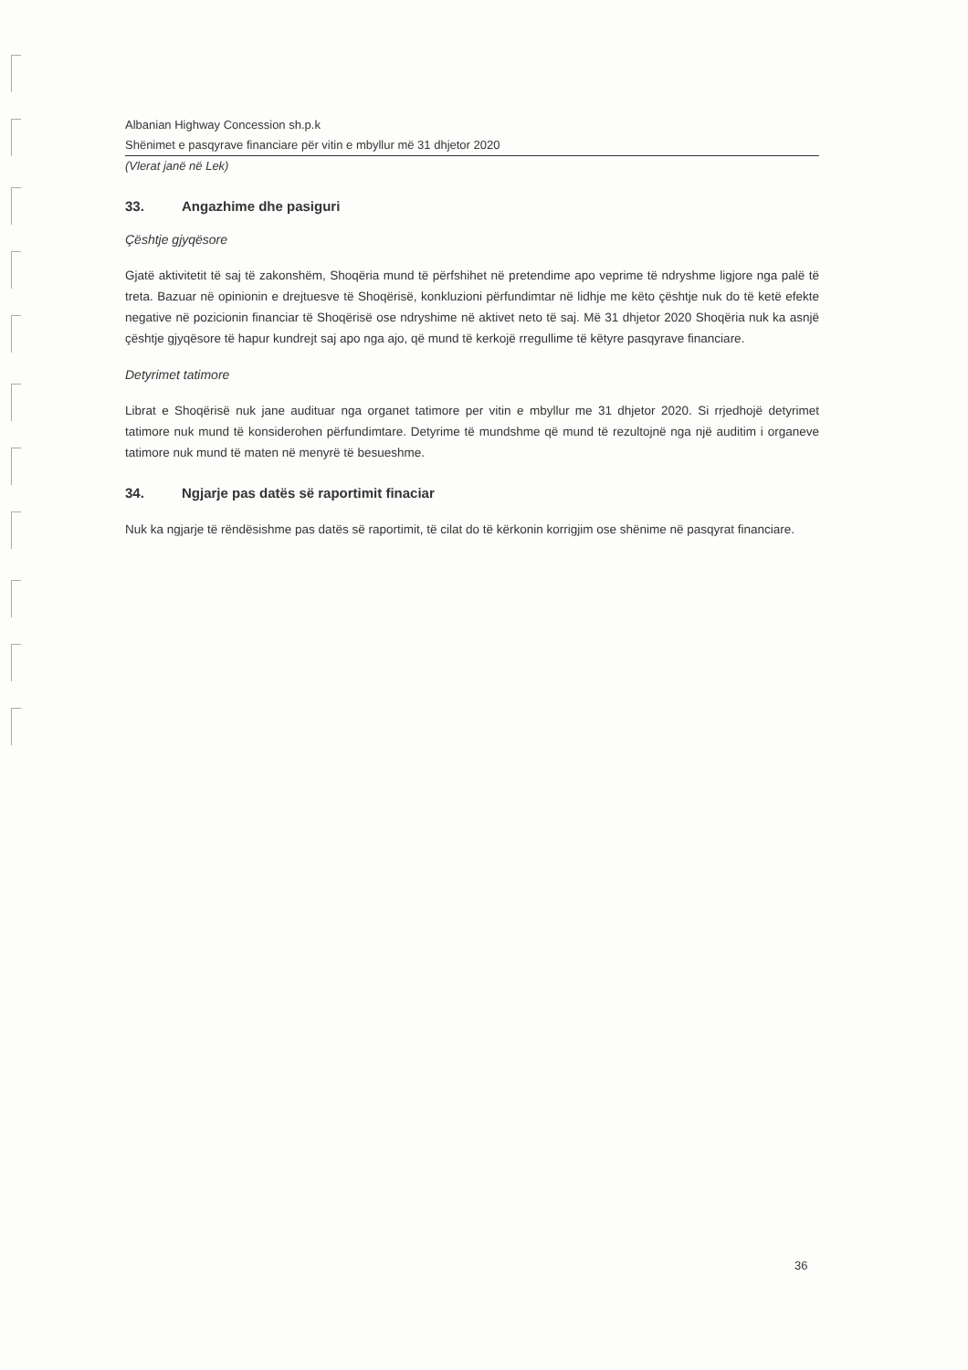Albanian Highway Concession sh.p.k
Shënimet e pasqyrave financiare për vitin e mbyllur më 31 dhjetor 2020
(Vlerat janë në Lek)
33. Angazhime dhe pasiguri
Çështje gjyqësore
Gjatë aktivitetit të saj të zakonshëm, Shoqëria mund të përfshihet në pretendime apo veprime të ndryshme ligjore nga palë të treta. Bazuar në opinionin e drejtuesve të Shoqërisë, konkluzioni përfundimtar në lidhje me këto çështje nuk do të ketë efekte negative në pozicionin financiar të Shoqërisë ose ndryshime në aktivet neto të saj. Më 31 dhjetor 2020 Shoqëria nuk ka asnjë çështje gjyqësore të hapur kundrejt saj apo nga ajo, që mund të kerkojë rregullime të këtyre pasqyrave financiare.
Detyrimet tatimore
Librat e Shoqërisë nuk jane audituar nga organet tatimore per vitin e mbyllur me 31 dhjetor 2020. Si rrjedhojë detyrimet tatimore nuk mund të konsiderohen përfundimtare. Detyrime të mundshme që mund të rezultojnë nga një auditim i organeve tatimore nuk mund të maten në menyrë të besueshme.
34. Ngjarje pas datës së raportimit finaciar
Nuk ka ngjarje të rëndësishme pas datës së raportimit, të cilat do të kërkonin korrigjim ose shënime në pasqyrat financiare.
36